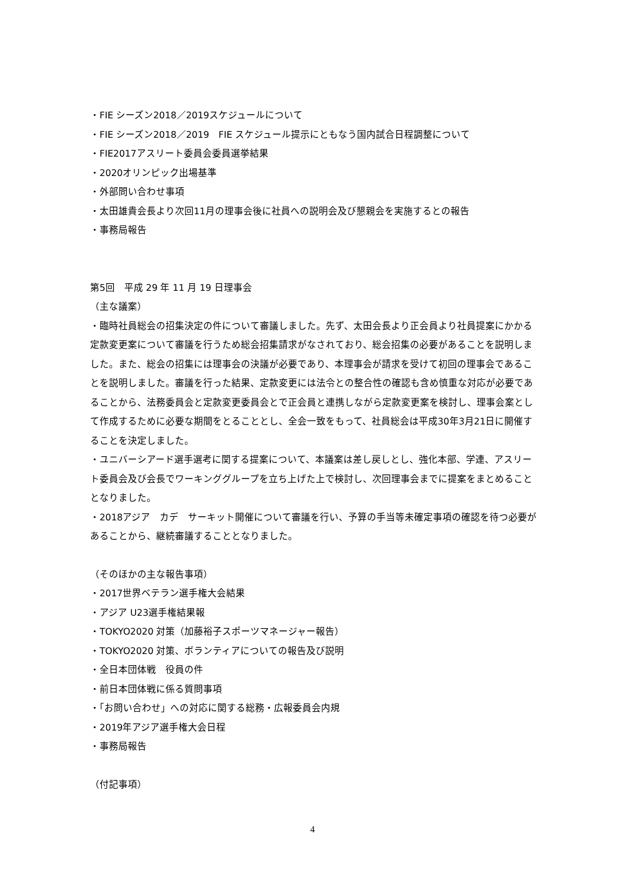・FIE シーズン2018／2019スケジュールについて
・FIE シーズン2018／2019　FIE スケジュール提示にともなう国内試合日程調整について
・FIE2017アスリート委員会委員選挙結果
・2020オリンピック出場基準
・外部問い合わせ事項
・太田雄貴会長より次回11月の理事会後に社員への説明会及び懇親会を実施するとの報告
・事務局報告
第5回　平成 29 年 11 月 19 日理事会
（主な議案）
・臨時社員総会の招集決定の件について審議しました。先ず、太田会長より正会員より社員提案にかかる定款変更案について審議を行うため総会招集請求がなされており、総会招集の必要があることを説明しました。また、総会の招集には理事会の決議が必要であり、本理事会が請求を受けて初回の理事会であることを説明しました。審議を行った結果、定款変更には法令との整合性の確認も含め慎重な対応が必要であることから、法務委員会と定款変更委員会とで正会員と連携しながら定款変更案を検討し、理事会案として作成するために必要な期間をとることとし、全会一致をもって、社員総会は平成30年3月21日に開催することを決定しました。
・ユニバーシアード選手選考に関する提案について、本議案は差し戻しとし、強化本部、学連、アスリート委員会及び会長でワーキンググループを立ち上げた上で検討し、次回理事会までに提案をまとめることとなりました。
・2018アジア　カデ　サーキット開催について審議を行い、予算の手当等未確定事項の確認を待つ必要があることから、継続審議することとなりました。
（そのほかの主な報告事項）
・2017世界ベテラン選手権大会結果
・アジア U23選手権結果報
・TOKYO2020 対策（加藤裕子スポーツマネージャー報告）
・TOKYO2020 対策、ボランティアについての報告及び説明
・全日本団体戦　役員の件
・前日本団体戦に係る質問事項
・「お問い合わせ」への対応に関する総務・広報委員会内規
・2019年アジア選手権大会日程
・事務局報告
（付記事項）
4